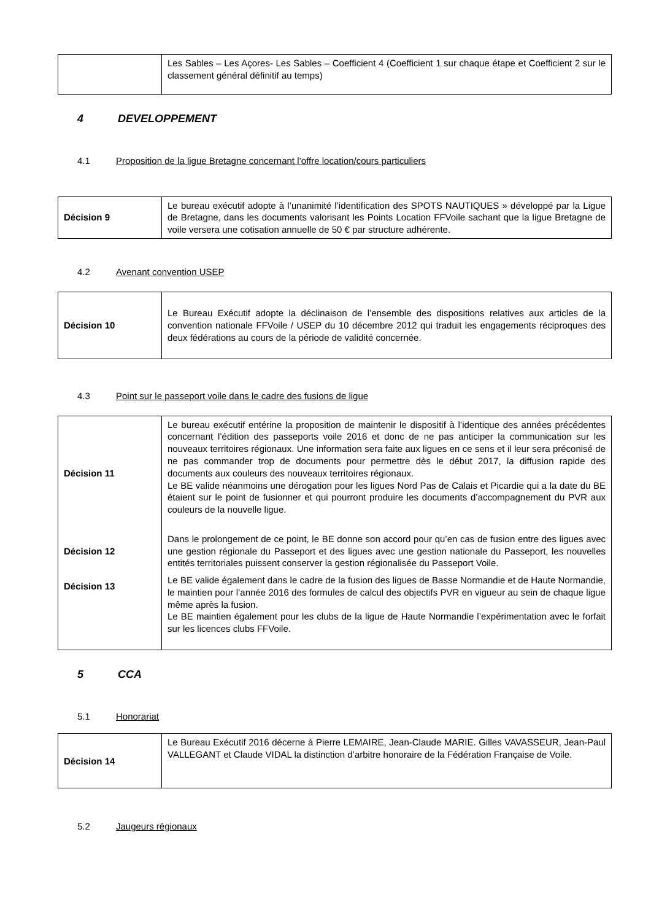| | Les Sables – Les Açores- Les Sables – Coefficient 4 (Coefficient 1 sur chaque étape et Coefficient 2 sur le classement général définitif au temps) |
4 DEVELOPPEMENT
4.1 Proposition de la ligue Bretagne concernant l’offre location/cours particuliers
| Décision 9 | Le bureau exécutif adopte à l’unanimité l’identification des SPOTS NAUTIQUES » développé par la Ligue de Bretagne, dans les documents valorisant les Points Location FFVoile sachant que la ligue Bretagne de voile versera une cotisation annuelle de 50 € par structure adhérente. |
4.2 Avenant convention USEP
| Décision 10 | Le Bureau Exécutif adopte la déclinaison de l’ensemble des dispositions relatives aux articles de la convention nationale FFVoile / USEP du 10 décembre 2012 qui traduit les engagements réciproques des deux fédérations au cours de la période de validité concernée. |
4.3 Point sur le passeport voile dans le cadre des fusions de ligue
| Décision 11 | Le bureau exécutif entérine la proposition de maintenir le dispositif à l’identique des années précédentes concernant l’édition des passeports voile 2016 et donc de ne pas anticiper la communication sur les nouveaux territoires régionaux. Une information sera faite aux ligues en ce sens et il leur sera préconisé de ne pas commander trop de documents pour permettre dès le début 2017, la diffusion rapide des documents aux couleurs des nouveaux territoires régionaux. Le BE valide néanmoins une dérogation pour les ligues Nord Pas de Calais et Picardie qui a la date du BE étaient sur le point de fusionner et qui pourront produire les documents d’accompagnement du PVR aux couleurs de la nouvelle ligue. |
| Décision 12 | Dans le prolongement de ce point, le BE donne son accord pour qu’en cas de fusion entre des ligues avec une gestion régionale du Passeport et des ligues avec une gestion nationale du Passeport, les nouvelles entités territoriales puissent conserver la gestion régionalisée du Passeport Voile. |
| Décision 13 | Le BE valide également dans le cadre de la fusion des ligues de Basse Normandie et de Haute Normandie, le maintien pour l’année 2016 des formules de calcul des objectifs PVR en vigueur au sein de chaque ligue même après la fusion. Le BE maintien également pour les clubs de la ligue de Haute Normandie l’expérimentation avec le forfait sur les licences clubs FFVoile. |
5 CCA
5.1 Honorariat
| Décision 14 | Le Bureau Exécutif 2016 décerne à Pierre LEMAIRE, Jean-Claude MARIE. Gilles VAVASSEUR, Jean-Paul VALLEGANT et Claude VIDAL la distinction d’arbitre honoraire de la Fédération Française de Voile. |
5.2 Jaugeurs régionaux